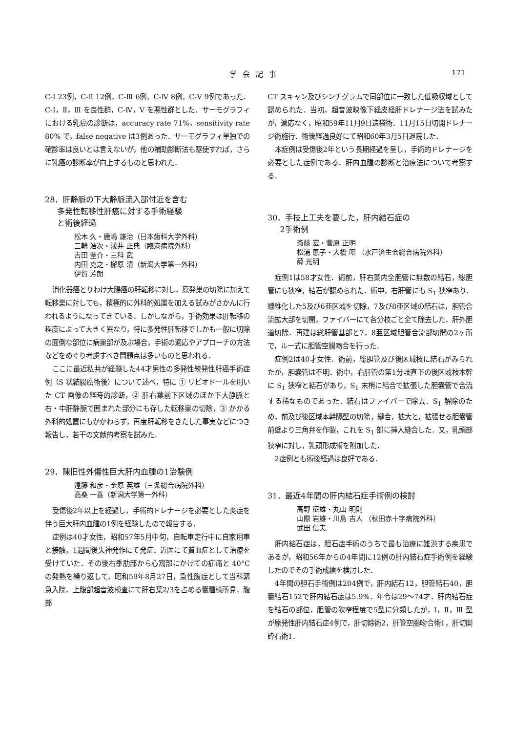学会記事 171
C-Ⅰ 23例，C-Ⅱ 12例，C-Ⅲ 6例，C-Ⅳ 8例，C-Ⅴ 9例であった．C-Ⅰ，Ⅱ，Ⅲ を良性群，C-Ⅳ，Ⅴ を悪性群とした．サーモグラフィにおける乳癌の診断は，accuracy rate 71%，sensitivity rate 80% で，false negative は3例あった．サーモグラフィ単独での確診率は良いとは言えないが，他の補助診断法も駆使すれば，さらに乳癌の診断率が向上するものと思われた．
28．肝静脈の下大静脈流入部付近を含む
多発性転移性肝癌に対する手術経験
と術後経過
松木 久・鹿嶋 雄治（日本歯科大学外科）
三輪 浩次・浅井 正典（臨港病院外科）
吉田 奎介・三科 武
内田 克之・檞原 清（新潟大学第一外科）
伊賀 芳朗
消化器癌とりわけ大腸癌の肝転移に対し，原発巣の切除に加えて転移巣に対しても，積極的に外科的処置を加える試みがさかんに行われるようになってきている．しかしながら，手術効果は肝転移の程度によって大きく異なり，特に多発性肝転移でしかも一般に切除の面倒な部位に病巣部が及ぶ場合，手術の適応やアプローチの方法などをめぐり考慮すべき問題点は多いものと思われる．
ここに最近私共が経験した44才男性の多発性続発性肝癌手術症例（S 状結腸癌術後）について述べ，特に ① リピオドールを用いた CT 画像の経時的診断，② 肝右葉前下区域のほか下大静脈と右・中肝静脈で囲まれた部分にも存した転移巣の切除，③ かかる外科的処置にもかかわらず，再度肝転移をきたした事実などにつき報告し，若干の文献的考察を試みた．
29．陳旧性外傷性巨大肝内血腫の1治験例
遠藤 和彦・金原 英雄（三条総合病院外科）
高桑 一喜（新潟大学第一外科）
受傷後2年以上を経過し，手術的ドレナージを必要とした炎症を伴う巨大肝内血腫の1例を経験したので報告する．
症例は40才女性，昭和57年5月中旬，自転車走行中に自家用車と接触，1週間後失神発作にて発症．近医にて貧血症として治療を受けていた．その後右季肋部から心窩部にかけての疝痛と 40°C の発熱を繰り返して，昭和59年8月27日，急性腹症として当科緊急入院．上腹部超音波検査にて肝右葉2/3を占める嚢腫様所見．腹部
CT スキャン及びシンチグラムで同部位に一致した低吸収域として認められた．当初，超音波映像下経皮経肝ドレナージ法を試みたが，適応なく，昭和59年11月9日造袋術．11月15日切開ドレナージ術施行．術後経過良好にて昭和60年3月5日退院した．
本症例は受傷後2年という長期経過を呈し，手術的ドレナージを必要とした症例である．肝内血腫の診断と治療法について考察する．
30．手技上工夫を要した，肝内結石症の
2手術例
斎藤 宏・菅原 正明
松浦 恵子・大橋 昭 （水戸済生会総合病院外科）
薛 光明
症例1は58才女性．術前，肝右葉内全胆管に無数の結石，総胆管にも狭窄，結石が認められた．術中，右肝管にも S<sub>1</sub> 狭窄あり．線維化した5及び6亜区域を切除，7及び8亜区域の結石は，胆管合流拡大部を切開，ファイバーにて各分枝ごと全て除去した．肝外胆道切除．再建は総肝管基部と7，8亜区域胆管合流部切開の2ヶ所で，ルー式に胆管空腸吻合を行った．
症例2は40才女性．術前，総胆管及び後区域枝に結石がみられたが，胆嚢管は不明．術中，右肝管の第1分岐直下の後区域枝本幹に S<sub>1</sub> 狭窄と結石があり，S<sub>1</sub> 末梢に結合で拡張した胆嚢管で合流する稀なものであった．結石はファイバーで除去．S<sub>1</sub> 解除のため，前及び後区域本幹隔壁の切除，縫合，拡大と，拡張せる胆嚢管前壁より三角弁を作製，これを S<sub>1</sub> 部に挿入縫合した．又，乳頭部狭窄に対し，乳頭形成術を附加した．
2症例とも術後経過は良好である．
31．最近4年間の肝内結石症手術例の検討
高野 征雄・丸山 明則
山際 岩雄・川島 吉人 （秋田赤十字病院外科）
武田 信夫
肝内結石症は，胆石症手術のうちで最も治療に難渋する疾患であるが，昭和56年からの4年間に12例の肝内結石症手術例を経験したのでその手術成績を検討した．
4年間の胆石手術例は204例で，肝内結石12，胆管結石40，胆嚢結石152で肝内結石症は5.9%．年令は29～74才．肝内結石症を結石の部位，胆管の狭窄程度で5型に分類したが，Ⅰ，Ⅱ，Ⅲ 型が原発性肝内結石症4例で，肝切除術2，肝管空腸吻合術1，肝切開砕石術1．